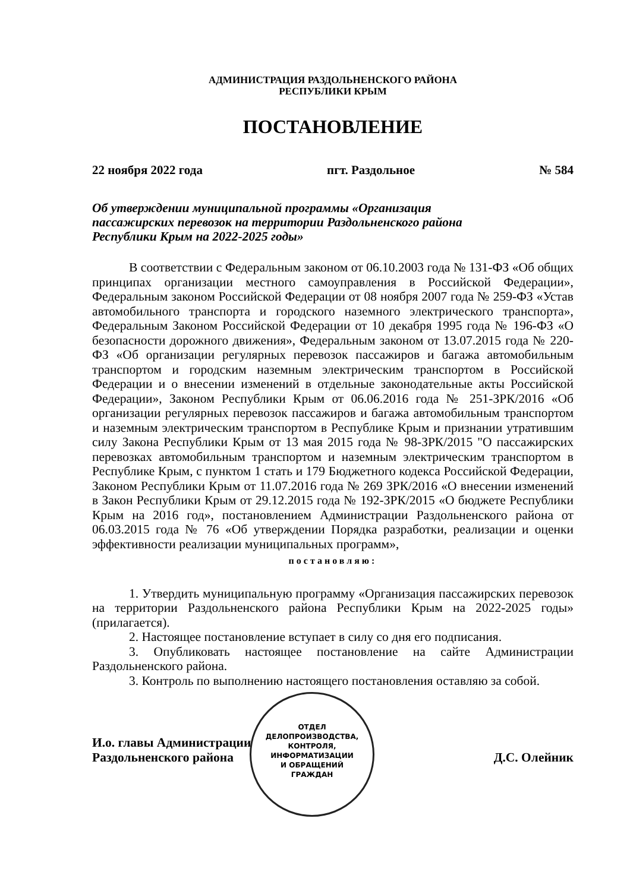АДМИНИСТРАЦИЯ РАЗДОЛЬНЕНСКОГО РАЙОНА
РЕСПУБЛИКИ КРЫМ
ПОСТАНОВЛЕНИЕ
22 ноября 2022 года пгт. Раздольное № 584
Об утверждении муниципальной программы «Организация
пассажирских перевозок на территории Раздольненского района
Республики Крым на 2022-2025 годы»
В соответствии с Федеральным законом от 06.10.2003 года № 131-ФЗ «Об общих принципах организации местного самоуправления в Российской Федерации», Федеральным законом Российской Федерации от 08 ноября 2007 года № 259-ФЗ «Устав автомобильного транспорта и городского наземного электрического транспорта», Федеральным Законом Российской Федерации от 10 декабря 1995 года № 196-ФЗ «О безопасности дорожного движения», Федеральным законом от 13.07.2015 года № 220-ФЗ «Об организации регулярных перевозок пассажиров и багажа автомобильным транспортом и городским наземным электрическим транспортом в Российской Федерации и о внесении изменений в отдельные законодательные акты Российской Федерации», Законом Республики Крым от 06.06.2016 года № 251-ЗРК/2016 «Об организации регулярных перевозок пассажиров и багажа автомобильным транспортом и наземным электрическим транспортом в Республике Крым и признании утратившим силу Закона Республики Крым от 13 мая 2015 года № 98-ЗРК/2015 "О пассажирских перевозках автомобильным транспортом и наземным электрическим транспортом в Республике Крым, с пунктом 1 стать и 179 Бюджетного кодекса Российской Федерации, Законом Республики Крым от 11.07.2016 года № 269 ЗРК/2016 «О внесении изменений в Закон Республики Крым от 29.12.2015 года № 192-ЗРК/2015 «О бюджете Республики Крым на 2016 год», постановлением Администрации Раздольненского района от 06.03.2015 года № 76 «Об утверждении Порядка разработки, реализации и оценки эффективности реализации муниципальных программ»,
постановляю:
1. Утвердить муниципальную программу «Организация пассажирских перевозок на территории Раздольненского района Республики Крым на 2022-2025 годы» (прилагается).
2. Настоящее постановление вступает в силу со дня его подписания.
3. Опубликовать настоящее постановление на сайте Администрации Раздольненского района.
3. Контроль по выполнению настоящего постановления оставляю за собой.
И.о. главы Администрации
Раздольненского района Д.С. Олейник
ОТДЕЛ
ДЕЛОПРОИЗВОДСТВА,
КОНТРОЛЯ,
ИНФОРМАТИЗАЦИИ
И ОБРАЩЕНИЙ
ГРАЖДАН